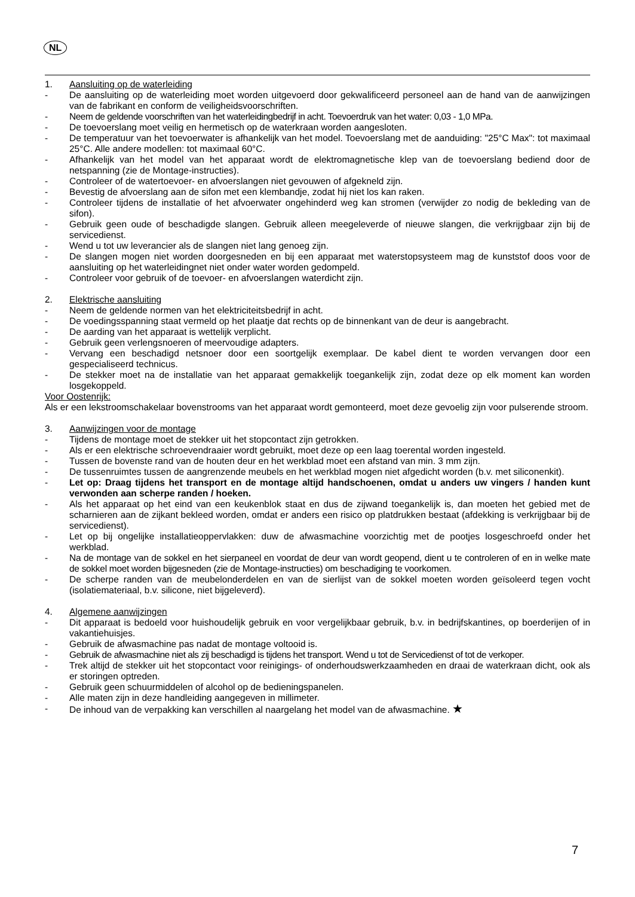NL
1. Aansluiting op de waterleiding
- De aansluiting op de waterleiding moet worden uitgevoerd door gekwalificeerd personeel aan de hand van de aanwijzingen van de fabrikant en conform de veiligheidsvoorschriften.
- Neem de geldende voorschriften van het waterleidingbedrijf in acht. Toevoerdruk van het water: 0,03 - 1,0 MPa.
- De toevoerslang moet veilig en hermetisch op de waterkraan worden aangesloten.
- De temperatuur van het toevoerwater is afhankelijk van het model. Toevoerslang met de aanduiding: "25°C Max": tot maximaal 25°C. Alle andere modellen: tot maximaal 60°C.
- Afhankelijk van het model van het apparaat wordt de elektromagnetische klep van de toevoerslang bediend door de netspanning (zie de Montage-instructies).
- Controleer of de watertoevoer- en afvoerslangen niet gevouwen of afgekneld zijn.
- Bevestig de afvoerslang aan de sifon met een klembandje, zodat hij niet los kan raken.
- Controleer tijdens de installatie of het afvoerwater ongehinderd weg kan stromen (verwijder zo nodig de bekleding van de sifon).
- Gebruik geen oude of beschadigde slangen. Gebruik alleen meegeleverde of nieuwe slangen, die verkrijgbaar zijn bij de servicedienst.
- Wend u tot uw leverancier als de slangen niet lang genoeg zijn.
- De slangen mogen niet worden doorgesneden en bij een apparaat met waterstopsysteem mag de kunststof doos voor de aansluiting op het waterleidingnet niet onder water worden gedompeld.
- Controleer voor gebruik of de toevoer- en afvoerslangen waterdicht zijn.
2. Elektrische aansluiting
- Neem de geldende normen van het elektriciteitsbedrijf in acht.
- De voedingsspanning staat vermeld op het plaatje dat rechts op de binnenkant van de deur is aangebracht.
- De aarding van het apparaat is wettelijk verplicht.
- Gebruik geen verlengsnoeren of meervoudige adapters.
- Vervang een beschadigd netsnoer door een soortgelijk exemplaar. De kabel dient te worden vervangen door een gespecialiseerd technicus.
- De stekker moet na de installatie van het apparaat gemakkelijk toegankelijk zijn, zodat deze op elk moment kan worden losgekoppeld.
Voor Oostenrijk:
Als er een lekstroomschakelaar bovenstrooms van het apparaat wordt gemonteerd, moet deze gevoelig zijn voor pulserende stroom.
3. Aanwijzingen voor de montage
- Tijdens de montage moet de stekker uit het stopcontact zijn getrokken.
- Als er een elektrische schroevendraaier wordt gebruikt, moet deze op een laag toerental worden ingesteld.
- Tussen de bovenste rand van de houten deur en het werkblad moet een afstand van min. 3 mm zijn.
- De tussenruimtes tussen de aangrenzende meubels en het werkblad mogen niet afgedicht worden (b.v. met siliconenkit).
- Let op: Draag tijdens het transport en de montage altijd handschoenen, omdat u anders uw vingers / handen kunt verwonden aan scherpe randen / hoeken.
- Als het apparaat op het eind van een keukenblok staat en dus de zijwand toegankelijk is, dan moeten het gebied met de scharnieren aan de zijkant bekleed worden, omdat er anders een risico op platdrukken bestaat (afdekking is verkrijgbaar bij de servicedienst).
- Let op bij ongelijke installatieoppervlakken: duw de afwasmachine voorzichtig met de pootjes losgeschroefd onder het werkblad.
- Na de montage van de sokkel en het sierpaneel en voordat de deur van wordt geopend, dient u te controleren of en in welke mate de sokkel moet worden bijgesneden (zie de Montage-instructies) om beschadiging te voorkomen.
- De scherpe randen van de meubelonderdelen en van de sierlijst van de sokkel moeten worden geïsoleerd tegen vocht (isolatiemateriaal, b.v. silicone, niet bijgeleverd).
4. Algemene aanwijzingen
- Dit apparaat is bedoeld voor huishoudelijk gebruik en voor vergelijkbaar gebruik, b.v. in bedrijfskantines, op boerderijen of in vakantiehuisjes.
- Gebruik de afwasmachine pas nadat de montage voltooid is.
- Gebruik de afwasmachine niet als zij beschadigd is tijdens het transport. Wend u tot de Servicedienst of tot de verkoper.
- Trek altijd de stekker uit het stopcontact voor reinigings- of onderhoudswerkzaamheden en draai de waterkraan dicht, ook als er storingen optreden.
- Gebruik geen schuurmiddelen of alcohol op de bedieningspanelen.
- Alle maten zijn in deze handleiding aangegeven in millimeter.
- De inhoud van de verpakking kan verschillen al naargelang het model van de afwasmachine. ★
7